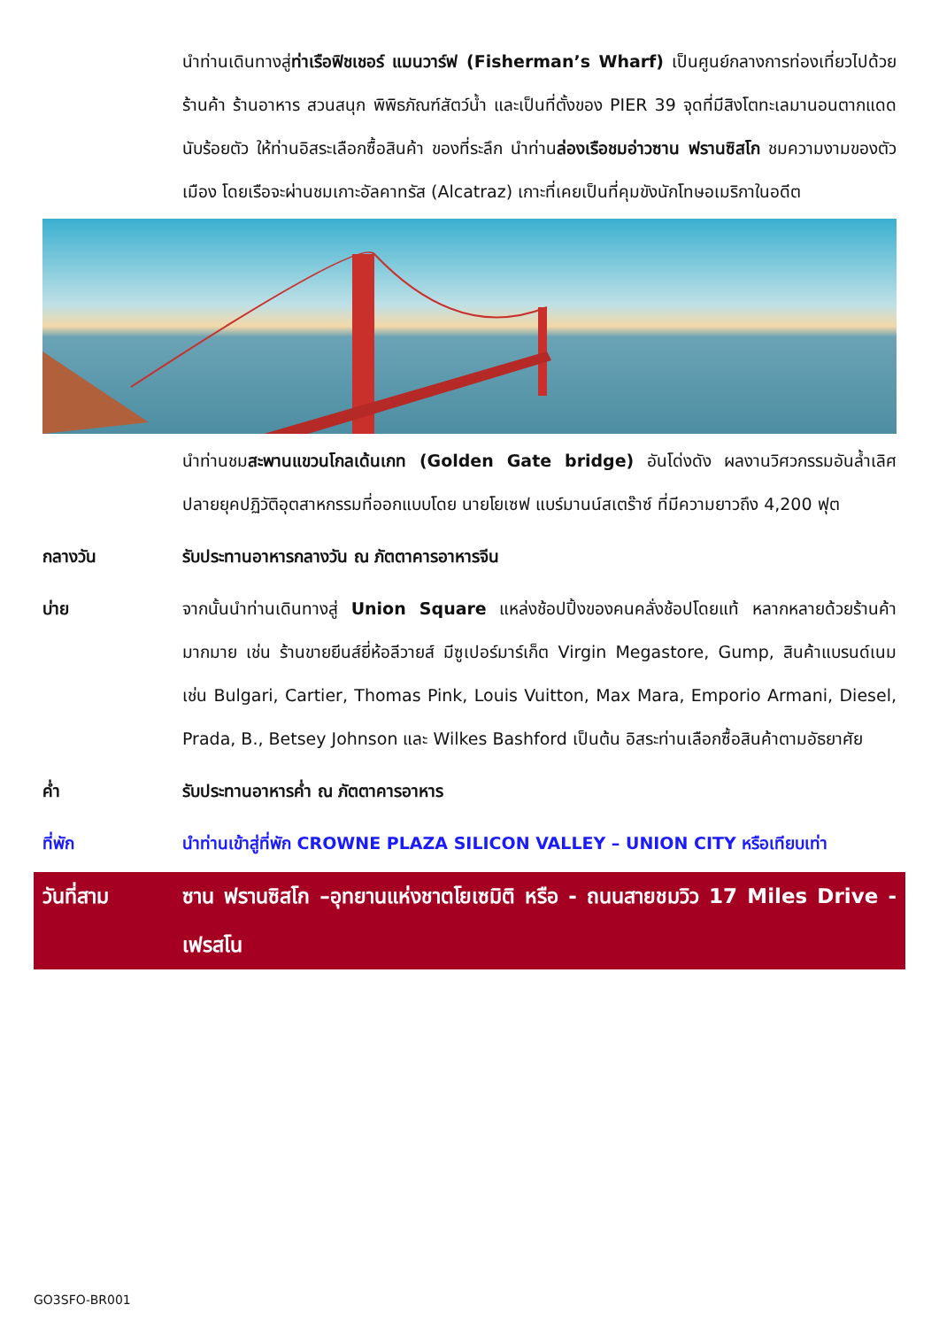นำท่านเดินทางสู่ท่าเรือฟิชเชอร์ แมนวาร์ฟ (Fisherman’s Wharf) เป็นศูนย์กลางการท่องเที่ยวไปด้วยร้านค้า ร้านอาหาร สวนสนุก พิพิธภัณฑ์สัตว์น้ำ และเป็นที่ตั้งของ PIER 39 จุดที่มีสิงโตทะเลมานอนตากแดดนับร้อยตัว ให้ท่านอิสระเลือกซื้อสินค้า ของที่ระลึก นำท่านล่องเรือชมอ่าวซาน ฟรานซิสโก ชมความงามของตัวเมือง โดยเรือจะผ่านชมเกาะอัลคาทรัส (Alcatraz) เกาะที่เคยเป็นที่คุมขังนักโทษอเมริกาในอดีต
นำท่านชมสะพานแขวนโกลเด้นเกท (Golden Gate bridge) อันโด่งดัง ผลงานวิศวกรรมอันล้ำเลิศปลายยุคปฏิวัติอุตสาหกรรมที่ออกแบบโดย นายโยเซฟ แบร์มานน์สเตร๊าซ์ ที่มีความยาวถึง 4,200 ฟุต
กลางวัน รับประทานอาหารกลางวัน ณ ภัตตาคารอาหารจีน
บ่าย จากนั้นนำท่านเดินทางสู่ Union Square แหล่งช้อปปิ้งของคนคลั่งช้อปโดยแท้ หลากหลายด้วยร้านค้ามากมาย เช่น ร้านขายยีนส์ยี่ห้อลีวายส์ มีซูเปอร์มาร์เก็ต Virgin Megastore, Gump, สินค้าแบรนด์เนม เช่น Bulgari, Cartier, Thomas Pink, Louis Vuitton, Max Mara, Emporio Armani, Diesel, Prada, B., Betsey Johnson และ Wilkes Bashford เป็นต้น อิสระท่านเลือกซื้อสินค้าตามอัธยาศัย
ค่ำ รับประทานอาหารค่ำ ณ ภัตตาคารอาหาร
ที่พัก นำท่านเข้าสู่ที่พัก CROWNE PLAZA SILICON VALLEY – UNION CITY หรือเทียบเท่า
วันที่สาม ซาน ฟรานซิสโก –อุทยานแห่งชาตโยเซมิติ หรือ - ถนนสายชมวิว 17 Miles Drive - เฟรสโน
GO3SFO-BR001